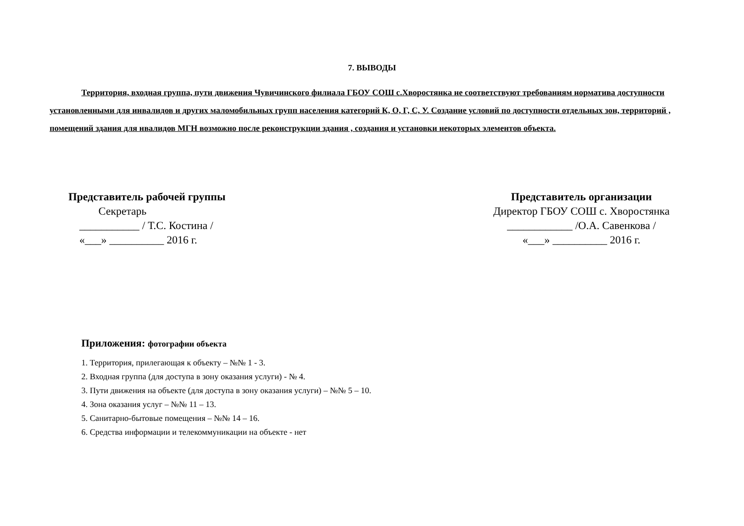7. ВЫВОДЫ
Территория, входная группа, пути движения Чувичинского филиала ГБОУ СОШ с.Хворостянка не соответствуют требованиям норматива доступности установленными для инвалидов и других маломобильных групп населения категорий К, О, Г, С, У. Создание условий по доступности отдельных зон, территорий , помещений здания для нвалидов МГН возможно после реконструкции здания , создания и установки некоторых элементов объекта.
Представитель рабочей группы
Секретарь
___________ / Т.С. Костина /
«___» __________ 2016 г.
Представитель организации
Директор ГБОУ СОШ с. Хворостянка
____________ /О.А. Савенкова /
«___» __________ 2016 г.
Приложения: фотографии объекта
1. Территория, прилегающая к объекту – №№ 1 - 3.
2. Входная группа (для доступа в зону оказания услуги) - № 4.
3. Пути движения на объекте (для доступа в зону оказания услуги) – №№ 5 – 10.
4. Зона оказания услуг – №№ 11 – 13.
5. Санитарно-бытовые помещения – №№ 14 – 16.
6. Средства информации и телекоммуникации на объекте - нет